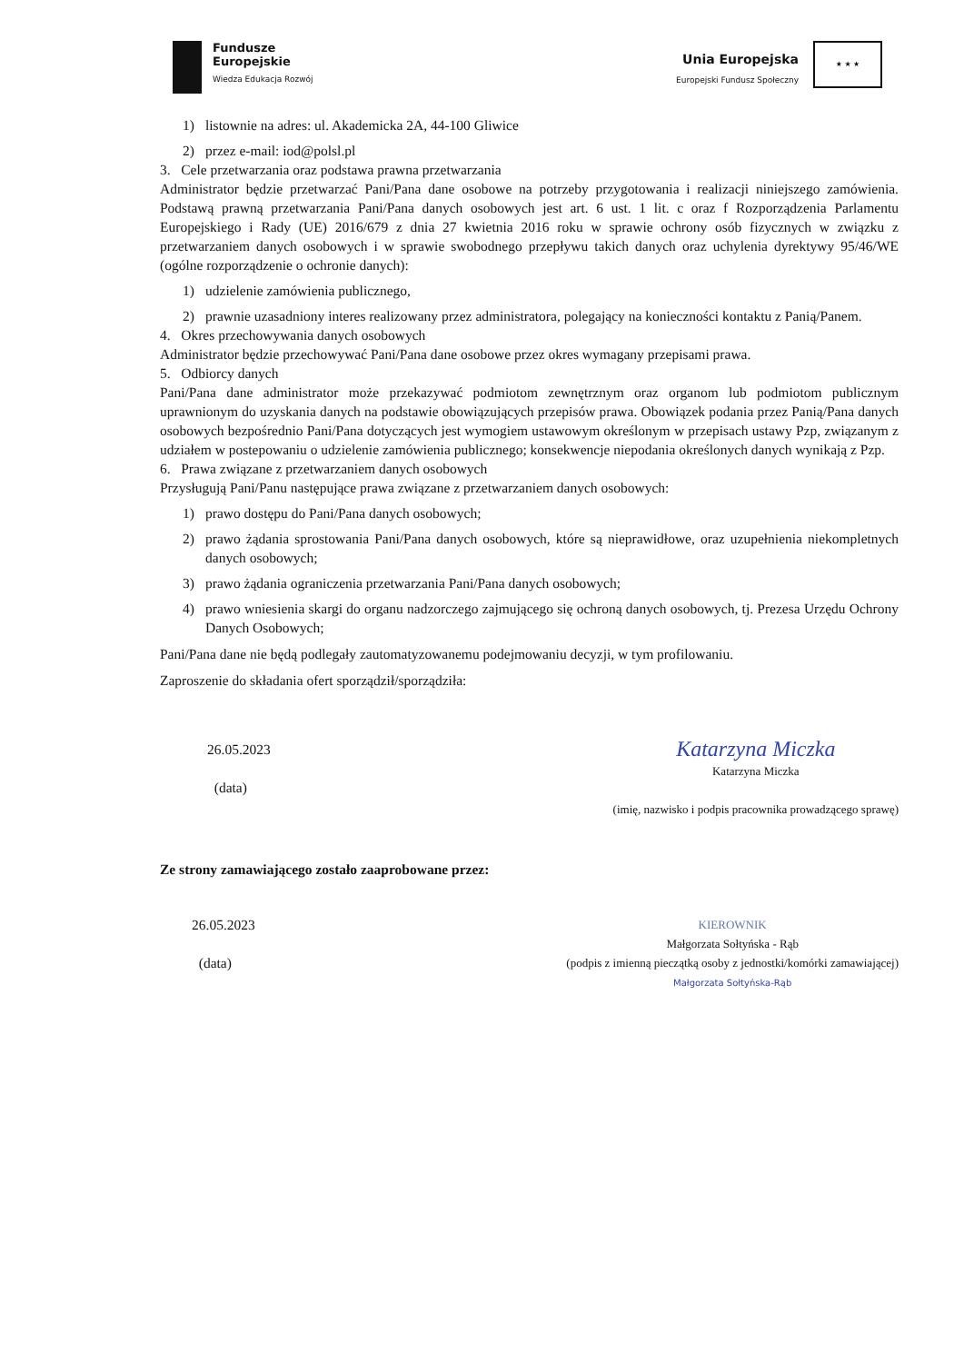Fundusze
Europejskie
Wiedza Edukacja Rozwój
Unia Europejska
Europejski Fundusz Społeczny
★ ★ ★
1) listownie na adres: ul. Akademicka 2A, 44-100 Gliwice
2) przez e-mail: iod@polsl.pl
3. Cele przetwarzania oraz podstawa prawna przetwarzania
Administrator będzie przetwarzać Pani/Pana dane osobowe na potrzeby przygotowania i realizacji niniejszego zamówienia. Podstawą prawną przetwarzania Pani/Pana danych osobowych jest art. 6 ust. 1 lit. c oraz f Rozporządzenia Parlamentu Europejskiego i Rady (UE) 2016/679 z dnia 27 kwietnia 2016 roku w sprawie ochrony osób fizycznych w związku z przetwarzaniem danych osobowych i w sprawie swobodnego przepływu takich danych oraz uchylenia dyrektywy 95/46/WE (ogólne rozporządzenie o ochronie danych):
1) udzielenie zamówienia publicznego,
2) prawnie uzasadniony interes realizowany przez administratora, polegający na konieczności kontaktu z Panią/Panem.
4. Okres przechowywania danych osobowych
Administrator będzie przechowywać Pani/Pana dane osobowe przez okres wymagany przepisami prawa.
5. Odbiorcy danych
Pani/Pana dane administrator może przekazywać podmiotom zewnętrznym oraz organom lub podmiotom publicznym uprawnionym do uzyskania danych na podstawie obowiązujących przepisów prawa. Obowiązek podania przez Panią/Pana danych osobowych bezpośrednio Pani/Pana dotyczących jest wymogiem ustawowym określonym w przepisach ustawy Pzp, związanym z udziałem w postepowaniu o udzielenie zamówienia publicznego; konsekwencje niepodania określonych danych wynikają z Pzp.
6. Prawa związane z przetwarzaniem danych osobowych
Przysługują Pani/Panu następujące prawa związane z przetwarzaniem danych osobowych:
1) prawo dostępu do Pani/Pana danych osobowych;
2) prawo żądania sprostowania Pani/Pana danych osobowych, które są nieprawidłowe, oraz uzupełnienia niekompletnych danych osobowych;
3) prawo żądania ograniczenia przetwarzania Pani/Pana danych osobowych;
4) prawo wniesienia skargi do organu nadzorczego zajmującego się ochroną danych osobowych, tj. Prezesa Urzędu Ochrony Danych Osobowych;
Pani/Pana dane nie będą podlegały zautomatyzowanemu podejmowaniu decyzji, w tym profilowaniu.
Zaproszenie do składania ofert sporządził/sporządziła:
26.05.2023
(data)
Katarzyna Miczka
Katarzyna Miczka
(imię, nazwisko i podpis pracownika prowadzącego sprawę)
Ze strony zamawiającego zostało zaaprobowane przez:
26.05.2023
(data)
KIEROWNIK
Małgorzata Sołtyńska - Rąb
(podpis z imienną pieczątką osoby z jednostki/komórki zamawiającej)
Małgorzata Sołtyńska-Rąb